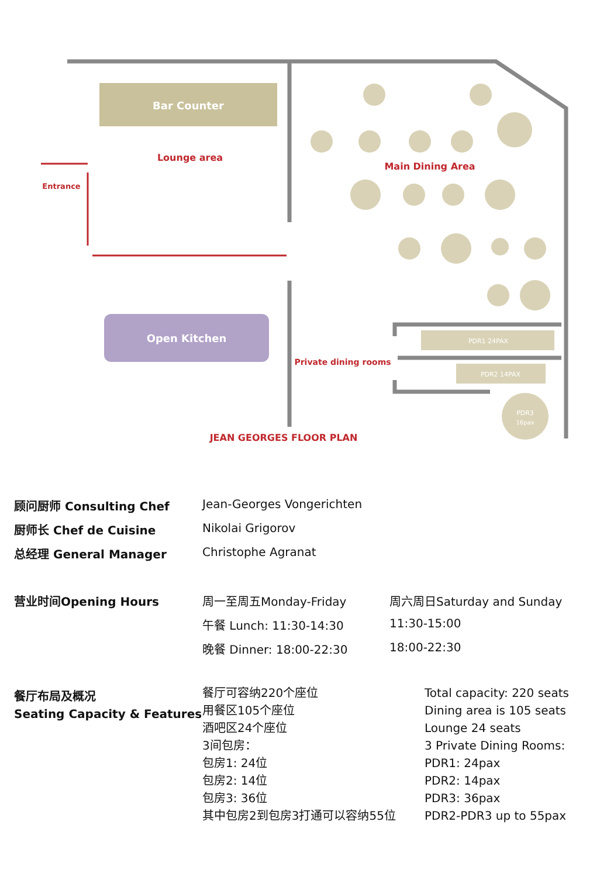Bar Counter
Lounge area
Entrance
Main Dining Area
PDR1 24PAX
PDR2 14PAX
PDR3
16pax
Open Kitchen
Private dining rooms
JEAN GEORGES FLOOR PLAN
| 顾问厨师 Consulting Chef | Jean-Georges Vongerichten |
| 厨师长 Chef de Cuisine | Nikolai Grigorov |
| 总经理 General Manager | Christophe Agranat |
| 营业时间Opening Hours | 周一至周五Monday-Friday | 周六周日Saturday and Sunday |
| | 午餐 Lunch: 11:30-14:30 | 11:30-15:00 |
| | 晚餐 Dinner: 18:00-22:30 | 18:00-22:30 |
| 餐厅布局及概况 Seating Capacity & Features | 餐厅可容纳220个座位 用餐区105个座位 酒吧区24个座位 3间包房： 包房1: 24位 包房2: 14位 包房3: 36位 其中包房2到包房3打通可以容纳55位 | Total capacity: 220 seats Dining area is 105 seats Lounge 24 seats 3 Private Dining Rooms: PDR1: 24pax PDR2: 14pax PDR3: 36pax PDR2-PDR3 up to 55pax |